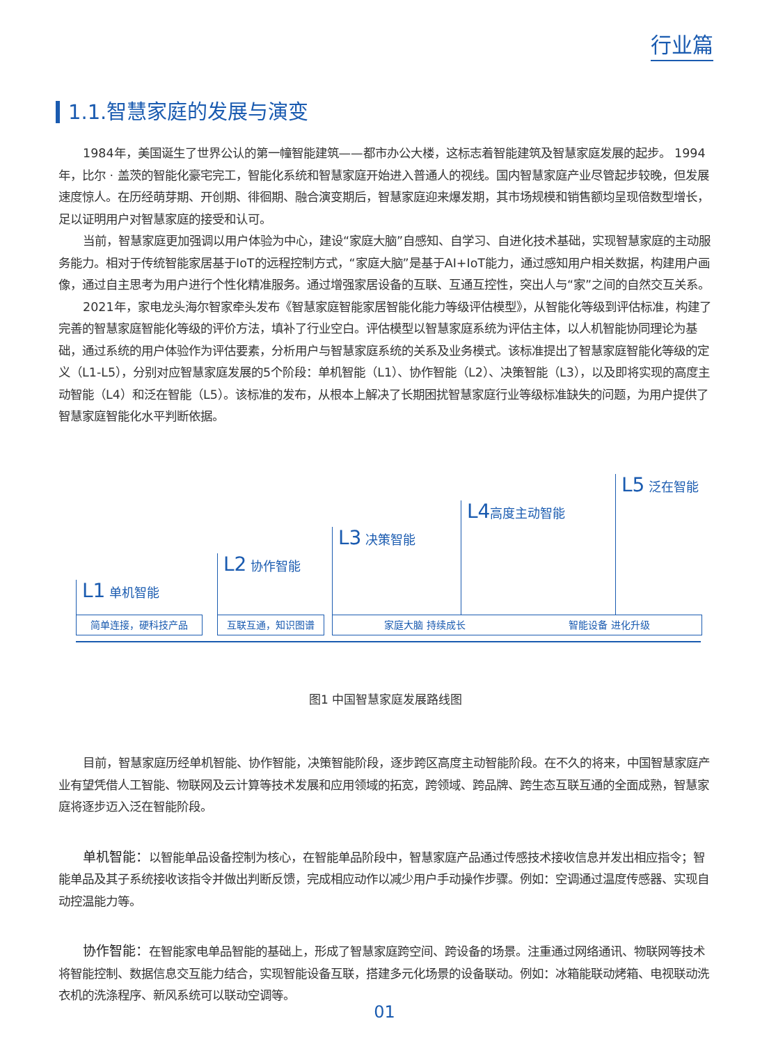行业篇
1.1.智慧家庭的发展与演变
1984年，美国诞生了世界公认的第一幢智能建筑——都市办公大楼，这标志着智能建筑及智慧家庭发展的起步。 1994年，比尔 · 盖茨的智能化豪宅完工，智能化系统和智慧家庭开始进入普通人的视线。国内智慧家庭产业尽管起步较晚，但发展速度惊人。在历经萌芽期、开创期、徘徊期、融合演变期后，智慧家庭迎来爆发期，其市场规模和销售额均呈现倍数型增长，足以证明用户对智慧家庭的接受和认可。
当前，智慧家庭更加强调以用户体验为中心，建设“家庭大脑”自感知、自学习、自进化技术基础，实现智慧家庭的主动服务能力。相对于传统智能家居基于IoT的远程控制方式，“家庭大脑”是基于AI+IoT能力，通过感知用户相关数据，构建用户画像，通过自主思考为用户进行个性化精准服务。通过增强家居设备的互联、互通互控性，突出人与“家”之间的自然交互关系。
2021年，家电龙头海尔智家牵头发布《智慧家庭智能家居智能化能力等级评估模型》，从智能化等级到评估标准，构建了完善的智慧家庭智能化等级的评价方法，填补了行业空白。评估模型以智慧家庭系统为评估主体，以人机智能协同理论为基础，通过系统的用户体验作为评估要素，分析用户与智慧家庭系统的关系及业务模式。该标准提出了智慧家庭智能化等级的定义（L1-L5），分别对应智慧家庭发展的5个阶段：单机智能（L1）、协作智能（L2）、决策智能（L3），以及即将实现的高度主动智能（L4）和泛在智能（L5）。该标准的发布，从根本上解决了长期困扰智慧家庭行业等级标准缺失的问题，为用户提供了智慧家庭智能化水平判断依据。
L1 单机智能
L2 协作智能
L3 决策智能
L4高度主动智能
L5 泛在智能
简单连接，硬科技产品 互联互通，知识图谱 家庭大脑 持续成长 智能设备 进化升级
图1 中国智慧家庭发展路线图
目前，智慧家庭历经单机智能、协作智能，决策智能阶段，逐步跨区高度主动智能阶段。在不久的将来，中国智慧家庭产业有望凭借人工智能、物联网及云计算等技术发展和应用领域的拓宽，跨领域、跨品牌、跨生态互联互通的全面成熟，智慧家庭将逐步迈入泛在智能阶段。
单机智能：以智能单品设备控制为核心，在智能单品阶段中，智慧家庭产品通过传感技术接收信息并发出相应指令；智能单品及其子系统接收该指令并做出判断反馈，完成相应动作以减少用户手动操作步骤。例如：空调通过温度传感器、实现自动控温能力等。
协作智能：在智能家电单品智能的基础上，形成了智慧家庭跨空间、跨设备的场景。注重通过网络通讯、物联网等技术将智能控制、数据信息交互能力结合，实现智能设备互联，搭建多元化场景的设备联动。例如：冰箱能联动烤箱、电视联动洗衣机的洗涤程序、新风系统可以联动空调等。
01